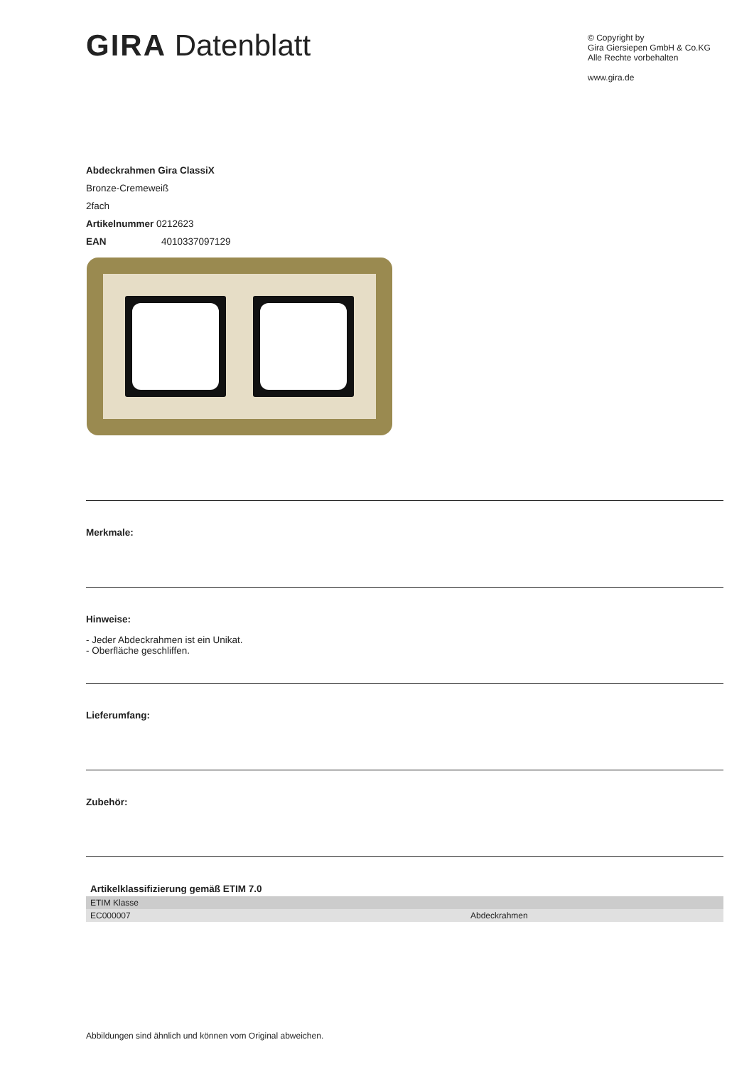GIRA Datenblatt
© Copyright by
Gira Giersiepen GmbH & Co.KG
Alle Rechte vorbehalten
www.gira.de
Abdeckrahmen Gira ClassiX
Bronze-Cremeweiß
2fach
Artikelnummer 0212623
EAN 4010337097129
Merkmale:
Hinweise:
- Jeder Abdeckrahmen ist ein Unikat.
- Oberfläche geschliffen.
Lieferumfang:
Zubehör:
Artikelklassifizierung gemäß ETIM 7.0
| ETIM Klasse | |
| EC000007 | Abdeckrahmen |
Abbildungen sind ähnlich und können vom Original abweichen.